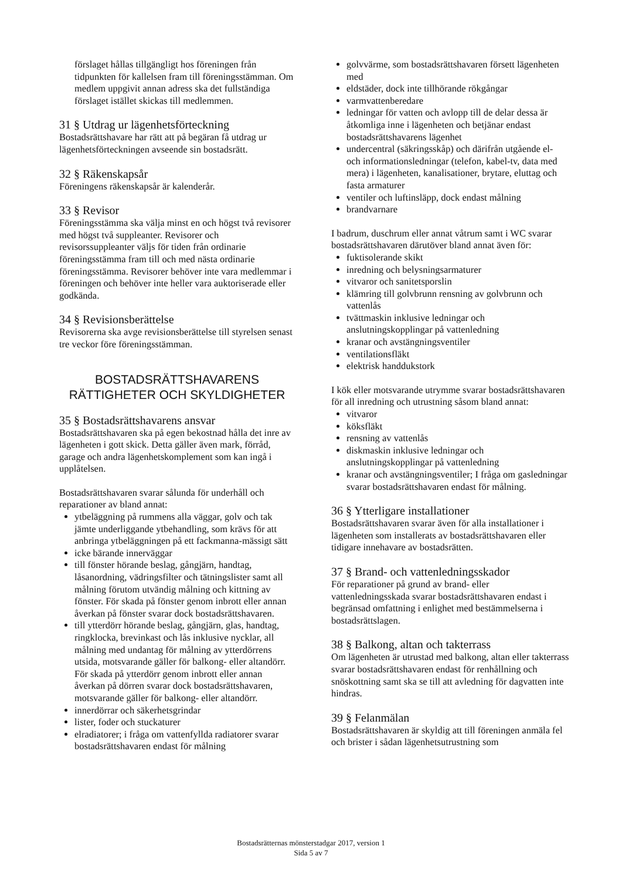förslaget hållas tillgängligt hos föreningen från tidpunkten för kallelsen fram till föreningsstämman. Om medlem uppgivit annan adress ska det fullständiga förslaget istället skickas till medlemmen.
31 § Utdrag ur lägenhetsförteckning
Bostadsrättshavare har rätt att på begäran få utdrag ur lägenhetsförteckningen avseende sin bostadsrätt.
32 § Räkenskapsår
Föreningens räkenskapsår är kalenderår.
33 § Revisor
Föreningsstämma ska välja minst en och högst två revisorer med högst två suppleanter. Revisorer och revisorssuppleanter väljs för tiden från ordinarie föreningsstämma fram till och med nästa ordinarie föreningsstämma. Revisorer behöver inte vara medlemmar i föreningen och behöver inte heller vara auktoriserade eller godkända.
34 § Revisionsberättelse
Revisorerna ska avge revisionsberättelse till styrelsen senast tre veckor före föreningsstämman.
BOSTADSRÄTTSHAVARENS RÄTTIGHETER OCH SKYLDIGHETER
35 § Bostadsrättshavarens ansvar
Bostadsrättshavaren ska på egen bekostnad hålla det inre av lägenheten i gott skick. Detta gäller även mark, förråd, garage och andra lägenhetskomplement som kan ingå i upplåtelsen.
Bostadsrättshavaren svarar sålunda för underhåll och reparationer av bland annat:
ytbeläggning på rummens alla väggar, golv och tak jämte underliggande ytbehandling, som krävs för att anbringa ytbeläggningen på ett fackmanna-mässigt sätt
icke bärande innerväggar
till fönster hörande beslag, gångjärn, handtag, låsanordning, vädringsfilter och tätningslister samt all målning förutom utvändig målning och kittning av fönster. För skada på fönster genom inbrott eller annan åverkan på fönster svarar dock bostadsrättshavaren.
till ytterdörr hörande beslag, gångjärn, glas, handtag, ringklocka, brevinkast och lås inklusive nycklar, all målning med undantag för målning av ytterdörrens utsida, motsvarande gäller för balkong- eller altandörr. För skada på ytterdörr genom inbrott eller annan åverkan på dörren svarar dock bostadsrättshavaren, motsvarande gäller för balkong- eller altandörr.
innerdörrar och säkerhetsgrindar
lister, foder och stuckaturer
elradiatorer; i fråga om vattenfyllda radiatorer svarar bostadsrättshavaren endast för målning
golvvärme, som bostadsrättshavaren försett lägenheten med
eldstäder, dock inte tillhörande rökgångar
varmvattenberedare
ledningar för vatten och avlopp till de delar dessa är åtkomliga inne i lägenheten och betjänar endast bostadsrättshavarens lägenhet
undercentral (säkringsskåp) och därifrån utgående el- och informationsledningar (telefon, kabel-tv, data med mera) i lägenheten, kanalisationer, brytare, eluttag och fasta armaturer
ventiler och luftinsläpp, dock endast målning
brandvarnare
I badrum, duschrum eller annat våtrum samt i WC svarar bostadsrättshavaren därutöver bland annat även för:
fuktisolerande skikt
inredning och belysningsarmaturer
vitvaror och sanitetsporslin
klämring till golvbrunn rensning av golvbrunn och vattenlås
tvättmaskin inklusive ledningar och anslutningskopplingar på vattenledning
kranar och avstängningsventiler
ventilationsfläkt
elektrisk handdukstork
I kök eller motsvarande utrymme svarar bostadsrättshavaren för all inredning och utrustning såsom bland annat:
vitvaror
köksfläkt
rensning av vattenlås
diskmaskin inklusive ledningar och anslutningskopplingar på vattenledning
kranar och avstängningsventiler; I fråga om gasledningar svarar bostadsrättshavaren endast för målning.
36 § Ytterligare installationer
Bostadsrättshavaren svarar även för alla installationer i lägenheten som installerats av bostadsrättshavaren eller tidigare innehavare av bostadsrätten.
37 § Brand- och vattenledningsskador
För reparationer på grund av brand- eller vattenledningsskada svarar bostadsrättshavaren endast i begränsad omfattning i enlighet med bestämmelserna i bostadsrättslagen.
38 § Balkong, altan och takterrass
Om lägenheten är utrustad med balkong, altan eller takterrass svarar bostadsrättshavaren endast för renhållning och snöskottning samt ska se till att avledning för dagvatten inte hindras.
39 § Felanmälan
Bostadsrättshavaren är skyldig att till föreningen anmäla fel och brister i sådan lägenhetsutrustning som
Bostadsrätternas mönsterstadgar 2017, version 1
Sida 5 av 7